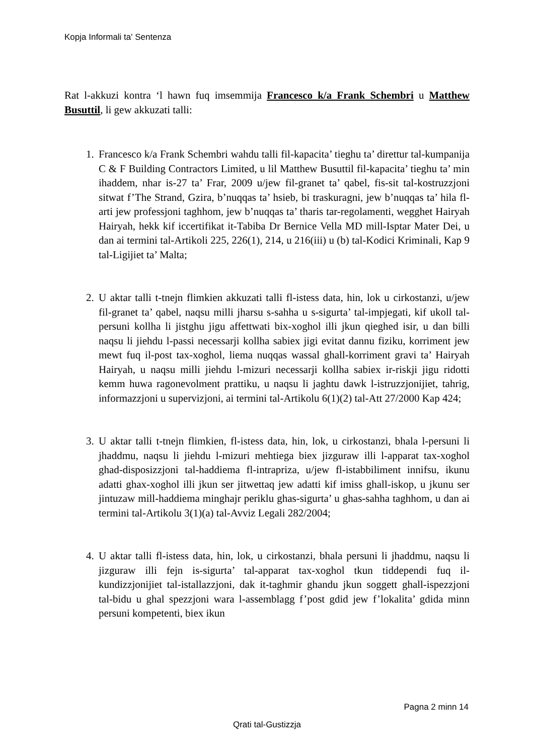Kopja Informali ta' Sentenza
Rat l-akkuzi kontra ‘l hawn fuq imsemmija Francesco k/a Frank Schembri u Matthew Busuttil, li gew akkuzati talli:
1. Francesco k/a Frank Schembri wahdu talli fil-kapacita’ tieghu ta’ direttur tal-kumpanija C & F Building Contractors Limited, u lil Matthew Busuttil fil-kapacita’ tieghu ta’ min ihaddem, nhar is-27 ta’ Frar, 2009 u/jew fil-granet ta’ qabel, fis-sit tal-kostruzzjoni sitwat f’The Strand, Gzira, b’nuqqas ta’ hsieb, bi traskuragni, jew b’nuqqas ta’ hila fl-arti jew professjoni taghhom, jew b’nuqqas ta’ tharis tar-regolamenti, wegghet Hairyah Hairyah, hekk kif iccertifikat it-Tabiba Dr Bernice Vella MD mill-Isptar Mater Dei, u dan ai termini tal-Artikoli 225, 226(1), 214, u 216(iii) u (b) tal-Kodici Kriminali, Kap 9 tal-Ligijiet ta’ Malta;
2. U aktar talli t-tnejn flimkien akkuzati talli fl-istess data, hin, lok u cirkostanzi, u/jew fil-granet ta’ qabel, naqsu milli jharsu s-sahha u s-sigurta’ tal-impjegati, kif ukoll tal-persuni kollha li jistghu jigu affettwati bix-xoghol illi jkun qieghed isir, u dan billi naqsu li jiehdu l-passi necessarji kollha sabiex jigi evitat dannu fiziku, korriment jew mewt fuq il-post tax-xoghol, liema nuqqas wassal ghall-korriment gravi ta’ Hairyah Hairyah, u naqsu milli jiehdu l-mizuri necessarji kollha sabiex ir-riskji jigu ridotti kemm huwa ragonevolment prattiku, u naqsu li jaghtu dawk l-istruzzjonijiet, tahrig, informazzjoni u supervizjoni, ai termini tal-Artikolu 6(1)(2) tal-Att 27/2000 Kap 424;
3. U aktar talli t-tnejn flimkien, fl-istess data, hin, lok, u cirkostanzi, bhala l-persuni li jhaddmu, naqsu li jiehdu l-mizuri mehtiega biex jizguraw illi l-apparat tax-xoghol ghad-disposizzjoni tal-haddiema fl-intrapriza, u/jew fl-istabbiliment innifsu, ikunu adatti ghax-xoghol illi jkun ser jitwettaq jew adatti kif imiss ghall-iskop, u jkunu ser jintuzaw mill-haddiema minghajr periklu ghas-sigurta’ u ghas-sahha taghhom, u dan ai termini tal-Artikolu 3(1)(a) tal-Avviz Legali 282/2004;
4. U aktar talli fl-istess data, hin, lok, u cirkostanzi, bhala persuni li jhaddmu, naqsu li jizguraw illi fejn is-sigurta’ tal-apparat tax-xoghol tkun tiddependi fuq il-kundizzjonijiet tal-istallazzjoni, dak it-taghmir ghandu jkun soggett ghall-ispezzjoni tal-bidu u ghal spezzjoni wara l-assemblagg f’post gdid jew f’lokalita’ gdida minn persuni kompetenti, biex ikun
Pagna 2 minn 14
Qrati tal-Gustizzja